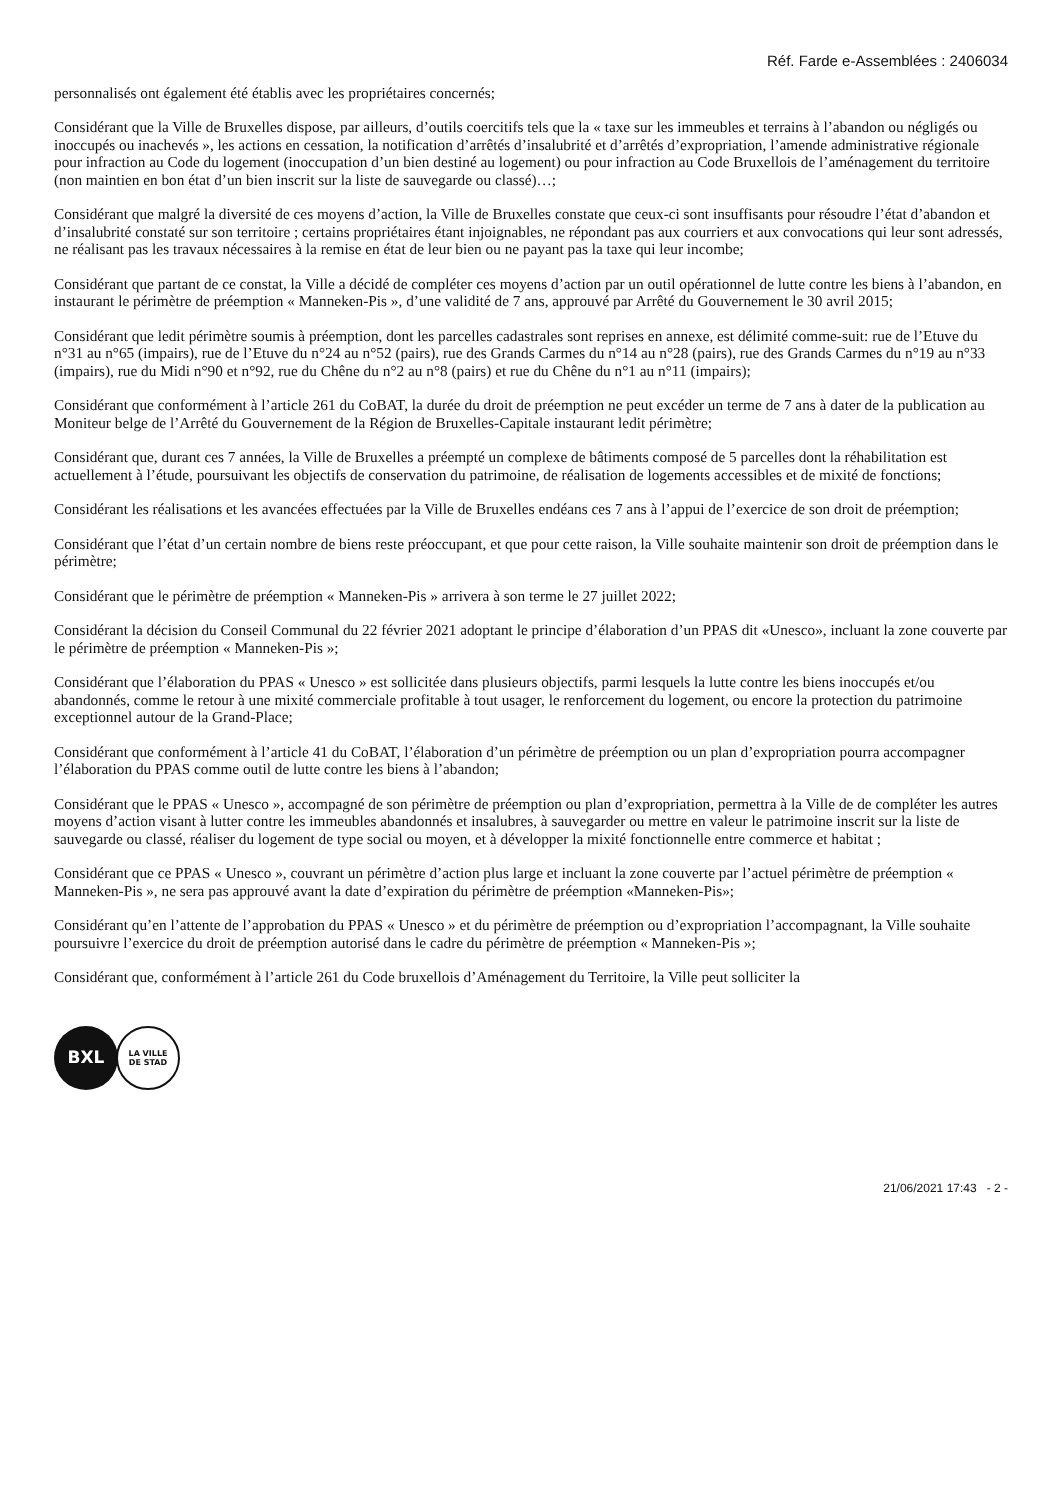Réf. Farde e-Assemblées : 2406034
personnalisés ont également été établis avec les propriétaires concernés;
Considérant que la Ville de Bruxelles dispose, par ailleurs, d’outils coercitifs tels que la « taxe sur les immeubles et terrains à l’abandon ou négligés ou inoccupés ou inachevés », les actions en cessation, la notification d’arrêtés d’insalubrité et d’arrêtés d’expropriation, l’amende administrative régionale pour infraction au Code du logement (inoccupation d’un bien destiné au logement) ou pour infraction au Code Bruxellois de l’aménagement du territoire (non maintien en bon état d’un bien inscrit sur la liste de sauvegarde ou classé)…;
Considérant que malgré la diversité de ces moyens d’action, la Ville de Bruxelles constate que ceux-ci sont insuffisants pour résoudre l’état d’abandon et d’insalubrité constaté sur son territoire ; certains propriétaires étant injoignables, ne répondant pas aux courriers et aux convocations qui leur sont adressés, ne réalisant pas les travaux nécessaires à la remise en état de leur bien ou ne payant pas la taxe qui leur incombe;
Considérant que partant de ce constat, la Ville a décidé de compléter ces moyens d’action par un outil opérationnel de lutte contre les biens à l’abandon, en instaurant le périmètre de préemption « Manneken-Pis », d’une validité de 7 ans, approuvé par Arrêté du Gouvernement le 30 avril 2015;
Considérant que ledit périmètre soumis à préemption, dont les parcelles cadastrales sont reprises en annexe, est délimité comme-suit: rue de l’Etuve du n°31 au n°65 (impairs), rue de l’Etuve du n°24 au n°52 (pairs), rue des Grands Carmes du n°14 au n°28 (pairs), rue des Grands Carmes du n°19 au n°33 (impairs), rue du Midi n°90 et n°92, rue du Chêne du n°2 au n°8 (pairs) et rue du Chêne du n°1 au n°11 (impairs);
Considérant que conformément à l’article 261 du CoBAT, la durée du droit de préemption ne peut excéder un terme de 7 ans à dater de la publication au Moniteur belge de l’Arrêté du Gouvernement de la Région de Bruxelles-Capitale instaurant ledit périmètre;
Considérant que, durant ces 7 années, la Ville de Bruxelles a préempté un complexe de bâtiments composé de 5 parcelles dont la réhabilitation est actuellement à l’étude, poursuivant les objectifs de conservation du patrimoine, de réalisation de logements accessibles et de mixité de fonctions;
Considérant les réalisations et les avancées effectuées par la Ville de Bruxelles endéans ces 7 ans à l’appui de l’exercice de son droit de préemption;
Considérant que l’état d’un certain nombre de biens reste préoccupant, et que pour cette raison, la Ville souhaite maintenir son droit de préemption dans le périmètre;
Considérant que le périmètre de préemption « Manneken-Pis » arrivera à son terme le 27 juillet 2022;
Considérant la décision du Conseil Communal du 22 février 2021 adoptant le principe d’élaboration d’un PPAS dit «Unesco», incluant la zone couverte par le périmètre de préemption « Manneken-Pis »;
Considérant que l’élaboration du PPAS « Unesco » est sollicitée dans plusieurs objectifs, parmi lesquels la lutte contre les biens inoccupés et/ou abandonnés, comme le retour à une mixité commerciale profitable à tout usager, le renforcement du logement, ou encore la protection du patrimoine exceptionnel autour de la Grand-Place;
Considérant que conformément à l’article 41 du CoBAT, l’élaboration d’un périmètre de préemption ou un plan d’expropriation pourra accompagner l’élaboration du PPAS comme outil de lutte contre les biens à l’abandon;
Considérant que le PPAS « Unesco », accompagné de son périmètre de préemption ou plan d’expropriation, permettra à la Ville de de compléter les autres moyens d’action visant à lutter contre les immeubles abandonnés et insalubres, à sauvegarder ou mettre en valeur le patrimoine inscrit sur la liste de sauvegarde ou classé, réaliser du logement de type social ou moyen, et à développer la mixité fonctionnelle entre commerce et habitat ;
Considérant que ce PPAS « Unesco », couvrant un périmètre d’action plus large et incluant la zone couverte par l’actuel périmètre de préemption « Manneken-Pis », ne sera pas approuvé avant la date d’expiration du périmètre de préemption «Manneken-Pis»;
Considérant qu’en l’attente de l’approbation du PPAS « Unesco » et du périmètre de préemption ou d’expropriation l’accompagnant, la Ville souhaite poursuivre l’exercice du droit de préemption autorisé dans le cadre du périmètre de préemption « Manneken-Pis »;
Considérant que, conformément à l’article 261 du Code bruxellois d’Aménagement du Territoire, la Ville peut solliciter la
BXL
LA VILLE
DE STAD
21/06/2021 17:43 - 2 -